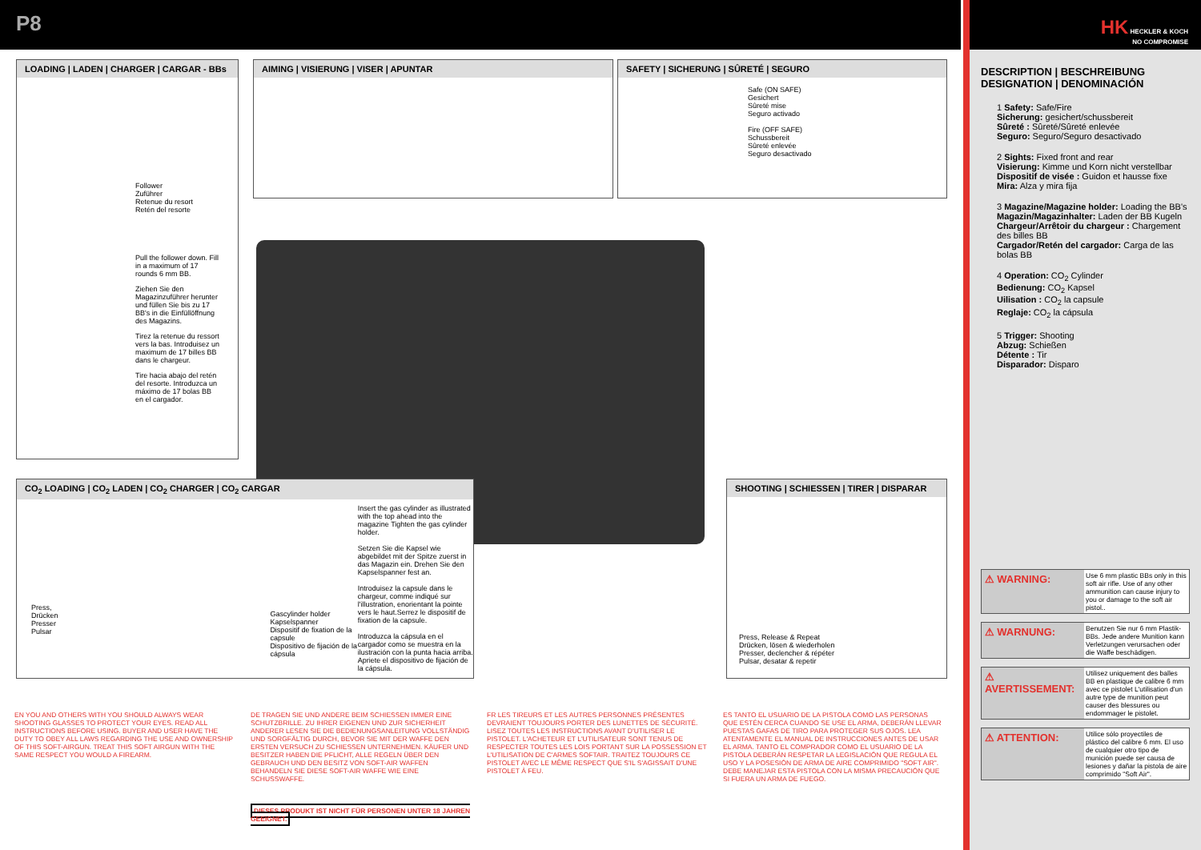P8
LOADING | LADEN | CHARGER | CARGAR - BBs
Follower
Zuführer
Retenue du resort
Retén del resorte
Pull the follower down. Fill in a maximum of 17 rounds 6 mm BB.
Ziehen Sie den Magazinzuführer herunter und füllen Sie bis zu 17 BB's in die Einfüllöffnung des Magazins.
Tirez la retenue du ressort vers la bas. Introduisez un maximum de 17 billes BB dans le chargeur.
Tire hacia abajo del retén del resorte. Introduzca un máximo de 17 bolas BB en el cargador.
AIMING | VISIERUNG | VISER | APUNTAR
SAFETY | SICHERUNG | SÛRETÉ | SEGURO
Safe (ON SAFE)
Gesichert
Sûreté mise
Seguro activado
Fire (OFF SAFE)
Schussbereit
Sûreté enlevée
Seguro desactivado
CO<sub>2</sub> LOADING | CO<sub>2</sub> LADEN | CO<sub>2</sub> CHARGER | CO<sub>2</sub> CARGAR
Press,
Drücken
Presser
Pulsar
Gascylinder holder
Kapselspanner
Dispositif de fixation de la capsule
Dispositivo de fijación de la cápsula
Insert the gas cylinder as illustrated with the top ahead into the magazine Tighten the gas cylinder holder.
Setzen Sie die Kapsel wie abgebildet mit der Spitze zuerst in das Magazin ein. Drehen Sie den Kapselspanner fest an.
Introduisez la capsule dans le chargeur, comme indiqué sur l'illustration, enorientant la pointe vers le haut.Serrez le dispositif de fixation de la capsule.
Introduzca la cápsula en el cargador como se muestra en la ilustración con la punta hacia arriba. Apriete el dispositivo de fijación de la cápsula.
SHOOTING | SCHIESSEN | TIRER | DISPARAR
Press, Release & Repeat
Drücken, lösen & wiederholen
Presser, declencher & répéter
Pulsar, desatar & repetir
EN YOU AND OTHERS WITH YOU SHOULD ALWAYS WEAR SHOOTING GLASSES TO PROTECT YOUR EYES. READ ALL INSTRUCTIONS BEFORE USING. BUYER AND USER HAVE THE DUTY TO OBEY ALL LAWS REGARDING THE USE AND OWNERSHIP OF THIS SOFT-AIRGUN. TREAT THIS SOFT AIRGUN WITH THE SAME RESPECT YOU WOULD A FIREARM.
DE TRAGEN SIE UND ANDERE BEIM SCHIESSEN IMMER EINE SCHUTZBRILLE. ZU IHRER EIGENEN UND ZUR SICHERHEIT ANDERER LESEN SIE DIE BEDIENUNGSANLEITUNG VOLLSTÄNDIG UND SORGFÄLTIG DURCH, BEVOR SIE MIT DER WAFFE DEN ERSTEN VERSUCH ZU SCHIESSEN UNTERNEHMEN. KÄUFER UND BESITZER HABEN DIE PFLICHT, ALLE REGELN ÜBER DEN GEBRAUCH UND DEN BESITZ VON SOFT-AIR WAFFEN BEHANDELN SIE DIESE SOFT-AIR WAFFE WIE EINE SCHUSSWAFFE.
DIESES PRODUKT IST NICHT FÜR PERSONEN UNTER 18 JAHREN GEEIGNET.
FR LES TIREURS ET LES AUTRES PERSONNES PRÉSENTES DEVRAIENT TOUJOURS PORTER DES LUNETTES DE SÉCURITÉ. LISEZ TOUTES LES INSTRUCTIONS AVANT D'UTILISER LE PISTOLET. L'ACHETEUR ET L'UTILISATEUR SONT TENUS DE RESPECTER TOUTES LES LOIS PORTANT SUR LA POSSESSION ET L'UTILISATION DE C'ARMES SOFTAIR. TRAITEZ TOUJOURS CE PISTOLET AVEC LE MÊME RESPECT QUE S'IL S'AGISSAIT D'UNE PISTOLET À FEU.
ES TANTO EL USUARIO DE LA PISTOLA COMO LAS PERSONAS QUE ESTÉN CERCA CUANDO SE USE EL ARMA, DEBERÁN LLEVAR PUESTAS GAFAS DE TIRO PARA PROTEGER SUS OJOS. LEA ATENTAMENTE EL MANUAL DE INSTRUCCIONES ANTES DE USAR EL ARMA. TANTO EL COMPRADOR COMO EL USUARIO DE LA PISTOLA DEBERÁN RESPETAR LA LEGISLACIÓN QUE REGULA EL USO Y LA POSESIÓN DE ARMA DE AIRE COMPRIMIDO "SOFT AIR". DEBE MANEJAR ESTA PISTOLA CON LA MISMA PRECAUCIÓN QUE SI FUERA UN ARMA DE FUEGO.
HK HECKLER & KOCH
NO COMPROMISE
DESCRIPTION | BESCHREIBUNG
DESIGNATION | DENOMINACIÓN
1 Safety: Safe/Fire
Sicherung: gesichert/schussbereit
Sûreté : Sûreté/Sûreté enlevée
Seguro: Seguro/Seguro desactivado
2 Sights: Fixed front and rear
Visierung: Kimme und Korn nicht verstellbar
Dispositif de visée : Guidon et hausse fixe
Mira: Alza y mira fija
3 Magazine/Magazine holder: Loading the BB's
Magazin/Magazinhalter: Laden der BB Kugeln
Chargeur/Arrêtoir du chargeur : Chargement des billes BB
Cargador/Retén del cargador: Carga de las bolas BB
4 Operation: CO<sub>2</sub> Cylinder
Bedienung: CO<sub>2</sub> Kapsel
Uilisation : CO<sub>2</sub> la capsule
Reglaje: CO<sub>2</sub> la cápsula
5 Trigger: Shooting
Abzug: Schießen
Détente : Tir
Disparador: Disparo
⚠ WARNING: Use 6 mm plastic BBs only in this soft air rifle. Use of any other ammunition can cause injury to you or damage to the soft air pistol..
⚠ WARNUNG: Benutzen Sie nur 6 mm Plastik-BBs. Jede andere Munition kann Verletzungen verursachen oder die Waffe beschädigen.
⚠ AVERTISSEMENT: Utilisez uniquement des balles BB en plastique de calibre 6 mm avec ce pistolet L'utilisation d'un autre type de munition peut causer des blessures ou endommager le pistolet.
⚠ ATTENTION: Utilice sólo proyectiles de plástico del calibre 6 mm. El uso de cualquier otro tipo de munición puede ser causa de lesiones y dañar la pistola de aire comprimido "Soft Air".